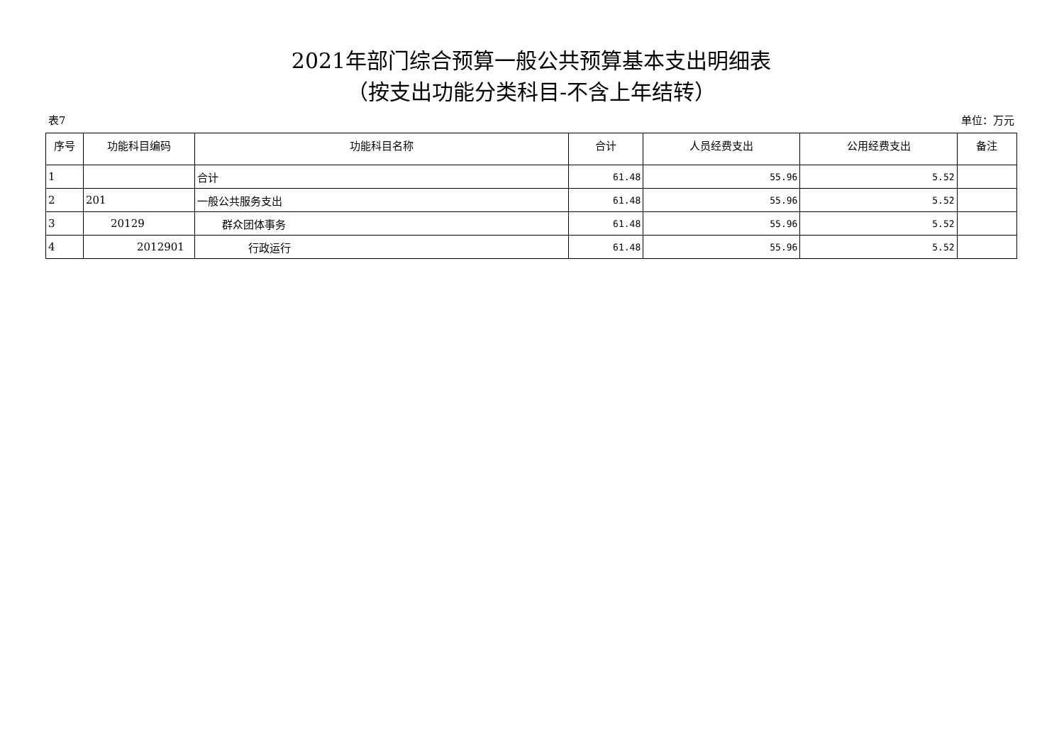2021年部门综合预算一般公共预算基本支出明细表
（按支出功能分类科目-不含上年结转）
表7 单位：万元
| 序号 | 功能科目编码 | 功能科目名称 | 合计 | 人员经费支出 | 公用经费支出 | 备注 |
| --- | --- | --- | --- | --- | --- | --- |
| 1 | | 合计 | 61.48 | 55.96 | 5.52 | |
| 2 | 201 | 一般公共服务支出 | 61.48 | 55.96 | 5.52 | |
| 3 | 20129 | 群众团体事务 | 61.48 | 55.96 | 5.52 | |
| 4 | 2012901 | 行政运行 | 61.48 | 55.96 | 5.52 | |